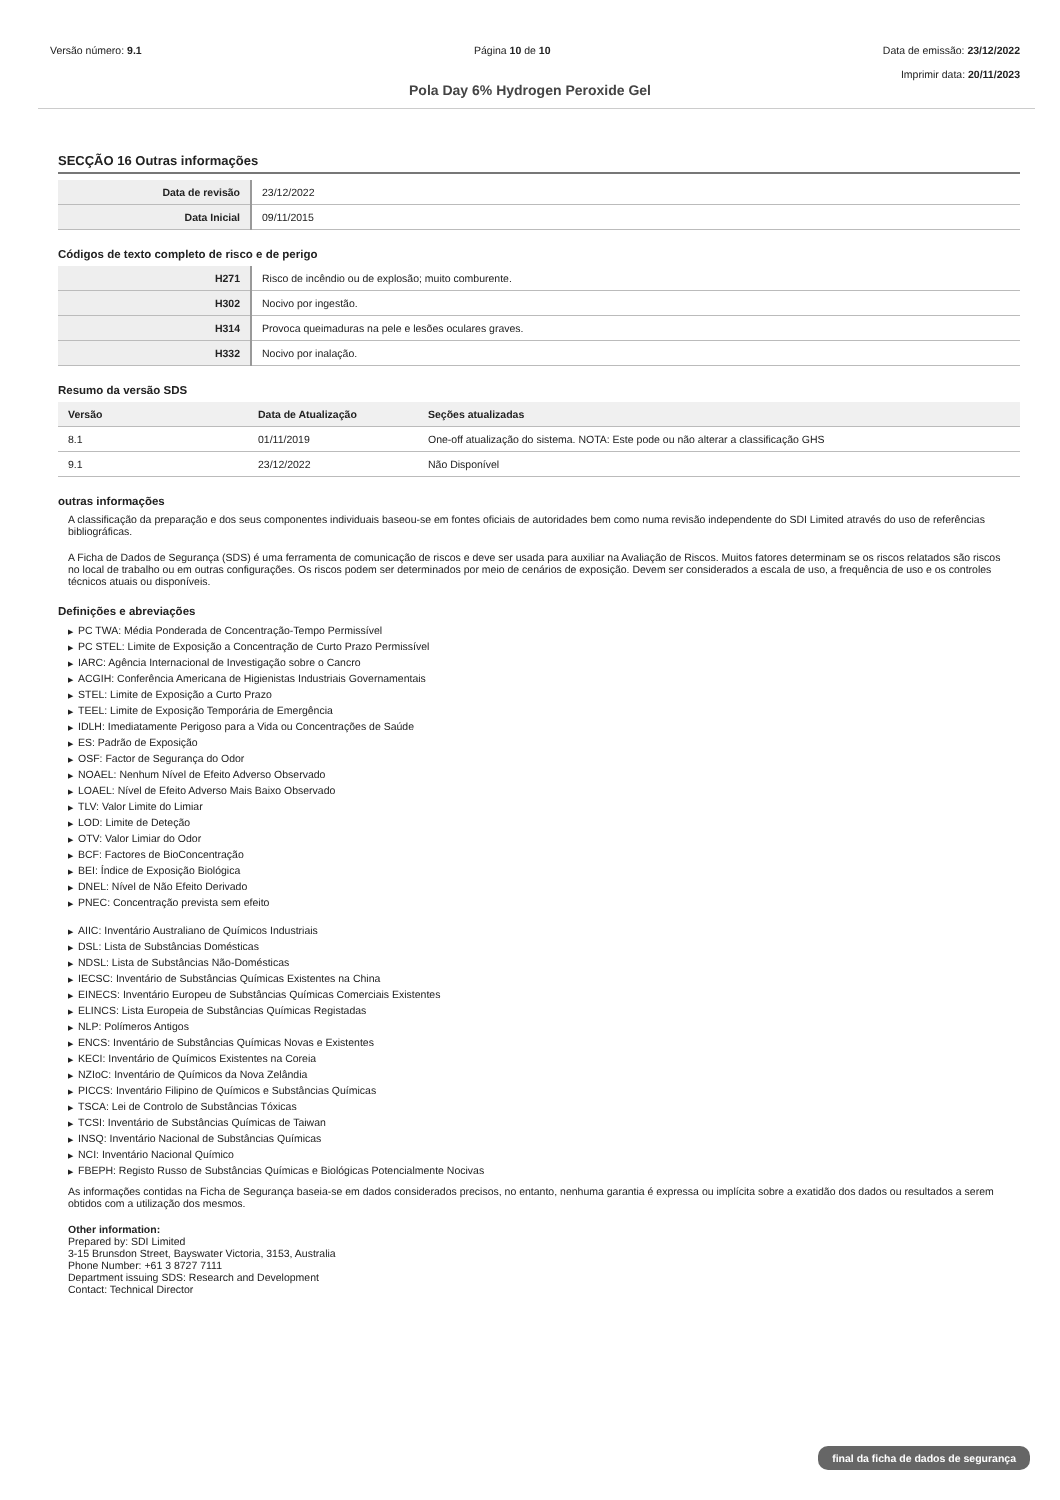Versão número: 9.1 Página 10 de 10 Data de emissão: 23/12/2022
Imprimir data: 20/11/2023
Pola Day 6% Hydrogen Peroxide Gel
SECÇÃO 16 Outras informações
| Data de revisão | 23/12/2022 |
| Data Inicial | 09/11/2015 |
Códigos de texto completo de risco e de perigo
| H271 | Risco de incêndio ou de explosão; muito comburente. |
| H302 | Nocivo por ingestão. |
| H314 | Provoca queimaduras na pele e lesões oculares graves. |
| H332 | Nocivo por inalação. |
Resumo da versão SDS
| Versão | Data de Atualização | Seções atualizadas |
| --- | --- | --- |
| 8.1 | 01/11/2019 | One-off atualização do sistema. NOTA: Este pode ou não alterar a classificação GHS |
| 9.1 | 23/12/2022 | Não Disponível |
outras informações
A classificação da preparação e dos seus componentes individuais baseou-se em fontes oficiais de autoridades bem como numa revisão independente do SDI Limited através do uso de referências bibliográficas.
A Ficha de Dados de Segurança (SDS) é uma ferramenta de comunicação de riscos e deve ser usada para auxiliar na Avaliação de Riscos. Muitos fatores determinam se os riscos relatados são riscos no local de trabalho ou em outras configurações. Os riscos podem ser determinados por meio de cenários de exposição. Devem ser considerados a escala de uso, a frequência de uso e os controles técnicos atuais ou disponíveis.
Definições e abreviações
▶ PC TWA: Média Ponderada de Concentração-Tempo Permissível
▶ PC STEL: Limite de Exposição a Concentração de Curto Prazo Permissível
▶ IARC: Agência Internacional de Investigação sobre o Cancro
▶ ACGIH: Conferência Americana de Higienistas Industriais Governamentais
▶ STEL: Limite de Exposição a Curto Prazo
▶ TEEL: Limite de Exposição Temporária de Emergência
▶ IDLH: Imediatamente Perigoso para a Vida ou Concentrações de Saúde
▶ ES: Padrão de Exposição
▶ OSF: Factor de Segurança do Odor
▶ NOAEL: Nenhum Nível de Efeito Adverso Observado
▶ LOAEL: Nível de Efeito Adverso Mais Baixo Observado
▶ TLV: Valor Limite do Limiar
▶ LOD: Limite de Deteção
▶ OTV: Valor Limiar do Odor
▶ BCF: Factores de BioConcentração
▶ BEI: Índice de Exposição Biológica
▶ DNEL: Nível de Não Efeito Derivado
▶ PNEC: Concentração prevista sem efeito
▶ AIIC: Inventário Australiano de Químicos Industriais
▶ DSL: Lista de Substâncias Domésticas
▶ NDSL: Lista de Substâncias Não-Domésticas
▶ IECSC: Inventário de Substâncias Químicas Existentes na China
▶ EINECS: Inventário Europeu de Substâncias Químicas Comerciais Existentes
▶ ELINCS: Lista Europeia de Substâncias Químicas Registadas
▶ NLP: Polímeros Antigos
▶ ENCS: Inventário de Substâncias Químicas Novas e Existentes
▶ KECI: Inventário de Químicos Existentes na Coreia
▶ NZIoC: Inventário de Químicos da Nova Zelândia
▶ PICCS: Inventário Filipino de Químicos e Substâncias Químicas
▶ TSCA: Lei de Controlo de Substâncias Tóxicas
▶ TCSI: Inventário de Substâncias Químicas de Taiwan
▶ INSQ: Inventário Nacional de Substâncias Químicas
▶ NCI: Inventário Nacional Químico
▶ FBEPH: Registo Russo de Substâncias Químicas e Biológicas Potencialmente Nocivas
As informações contidas na Ficha de Segurança baseia-se em dados considerados precisos, no entanto, nenhuma garantia é expressa ou implícita sobre a exatidão dos dados ou resultados a serem obtidos com a utilização dos mesmos.
Other information:
Prepared by: SDI Limited
3-15 Brunsdon Street, Bayswater Victoria, 3153, Australia
Phone Number: +61 3 8727 7111
Department issuing SDS: Research and Development
Contact: Technical Director
final da ficha de dados de segurança